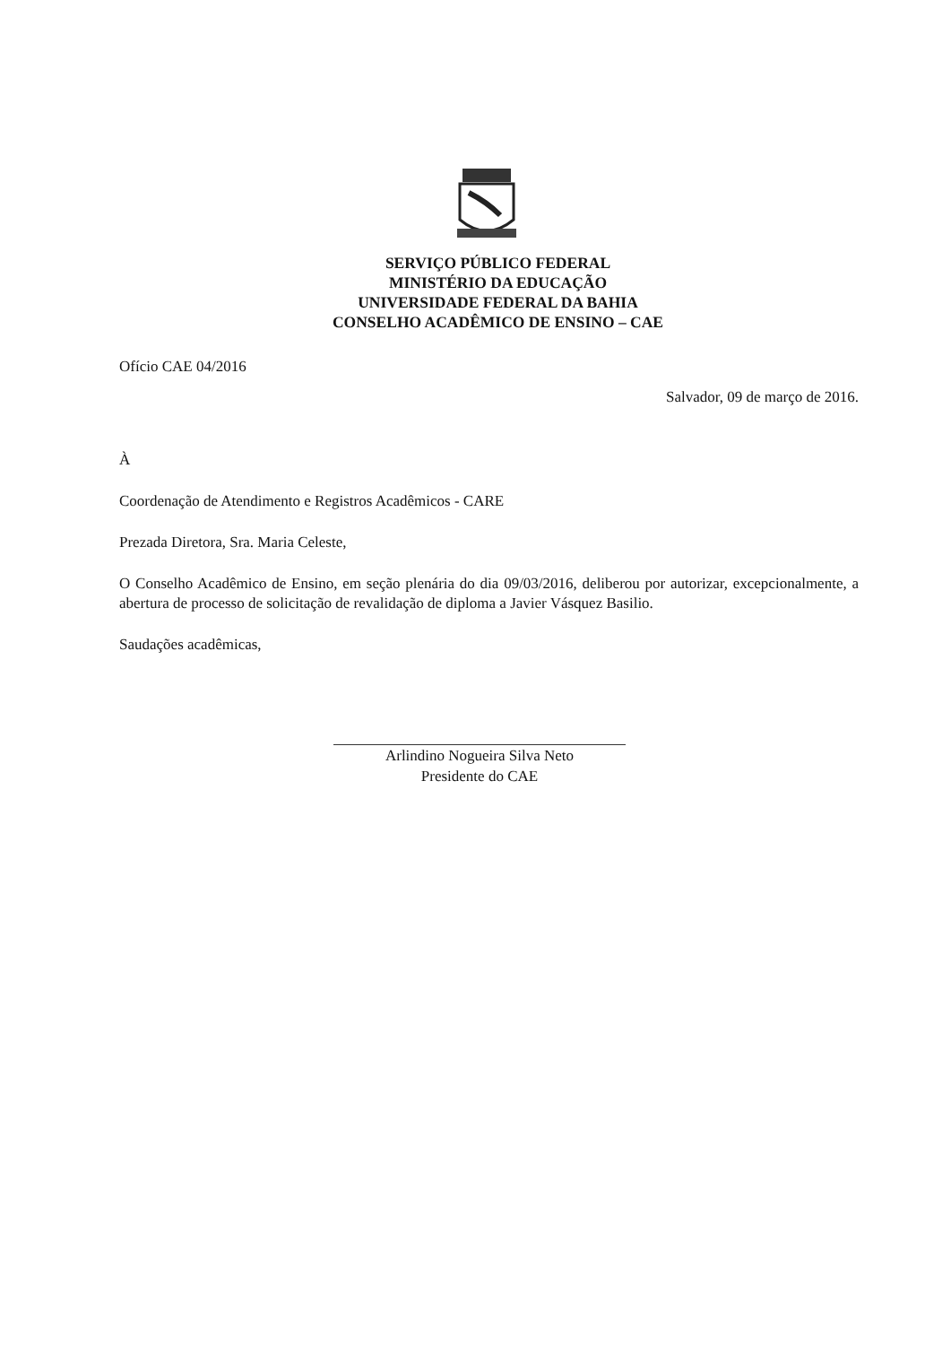SERVIÇO PÚBLICO FEDERAL
MINISTÉRIO DA EDUCAÇÃO
UNIVERSIDADE FEDERAL DA BAHIA
CONSELHO ACADÊMICO DE ENSINO – CAE
Ofício CAE 04/2016
Salvador, 09 de março de 2016.
À
Coordenação de Atendimento e Registros Acadêmicos - CARE
Prezada Diretora, Sra. Maria Celeste,
O Conselho Acadêmico de Ensino, em seção plenária do dia 09/03/2016, deliberou por autorizar, excepcionalmente, a abertura de processo de solicitação de revalidação de diploma a Javier Vásquez Basilio.
Saudações acadêmicas,
Arlindino Nogueira Silva Neto
Presidente do CAE